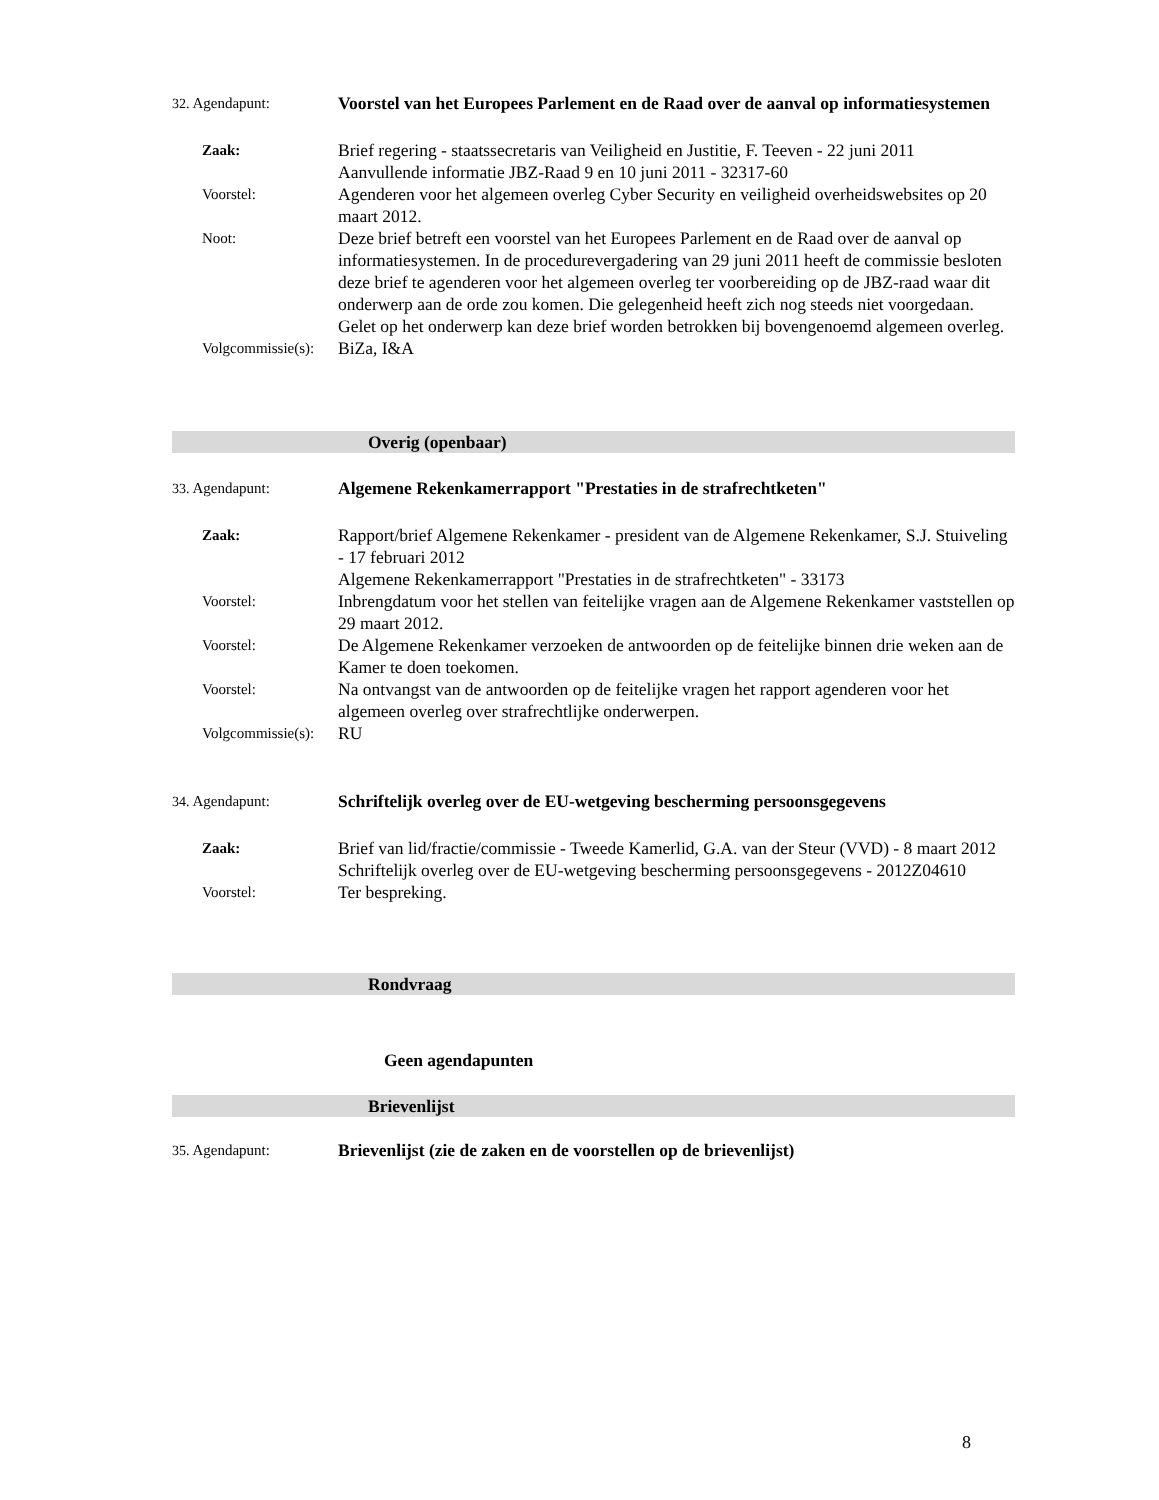32. Agendapunt:
Voorstel van het Europees Parlement en de Raad over de aanval op informatiesystemen
Zaak:
Brief regering - staatssecretaris van Veiligheid en Justitie, F. Teeven - 22 juni 2011
Aanvullende informatie JBZ-Raad 9 en 10 juni 2011 - 32317-60
Voorstel:
Agenderen voor het algemeen overleg Cyber Security en veiligheid overheidswebsites op 20 maart 2012.
Noot:
Deze brief betreft een voorstel van het Europees Parlement en de Raad over de aanval op informatiesystemen. In de procedurevergadering van 29 juni 2011 heeft de commissie besloten deze brief te agenderen voor het algemeen overleg ter voorbereiding op de JBZ-raad waar dit onderwerp aan de orde zou komen. Die gelegenheid heeft zich nog steeds niet voorgedaan. Gelet op het onderwerp kan deze brief worden betrokken bij bovengenoemd algemeen overleg.
Volgcommissie(s):
BiZa, I&A
Overig (openbaar)
33. Agendapunt:
Algemene Rekenkamerrapport "Prestaties in de strafrechtketen"
Zaak:
Rapport/brief Algemene Rekenkamer - president van de Algemene Rekenkamer, S.J. Stuiveling - 17 februari 2012
Algemene Rekenkamerrapport "Prestaties in de strafrechtketen" - 33173
Voorstel:
Inbrengdatum voor het stellen van feitelijke vragen aan de Algemene Rekenkamer vaststellen op 29 maart 2012.
Voorstel:
De Algemene Rekenkamer verzoeken de antwoorden op de feitelijke binnen drie weken aan de Kamer te doen toekomen.
Voorstel:
Na ontvangst van de antwoorden op de feitelijke vragen het rapport agenderen voor het algemeen overleg over strafrechtlijke onderwerpen.
Volgcommissie(s):
RU
34. Agendapunt:
Schriftelijk overleg over de EU-wetgeving bescherming persoonsgegevens
Zaak:
Brief van lid/fractie/commissie - Tweede Kamerlid, G.A. van der Steur (VVD) - 8 maart 2012
Schriftelijk overleg over de EU-wetgeving bescherming persoonsgegevens - 2012Z04610
Voorstel:
Ter bespreking.
Rondvraag
Geen agendapunten
Brievenlijst
35. Agendapunt:
Brievenlijst (zie de zaken en de voorstellen op de brievenlijst)
8